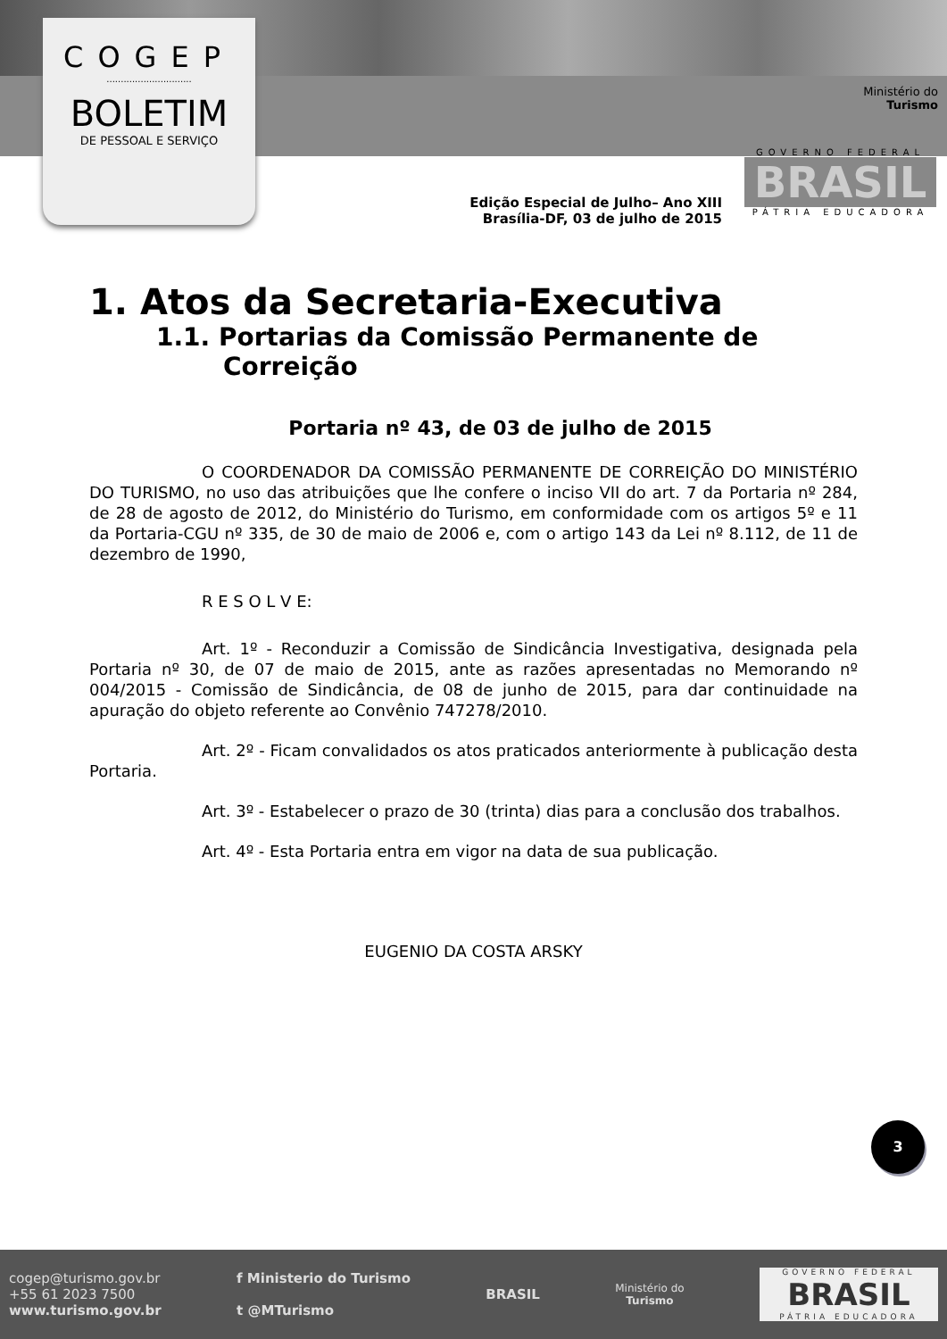COGEP
..............................
BOLETIM
DE PESSOAL E SERVIÇO
Ministério do
Turismo
GOVERNO FEDERAL
BRASIL
PÁTRIA EDUCADORA
Edição Especial de Julho– Ano XIII
Brasília-DF, 03 de julho de 2015
1. Atos da Secretaria-Executiva
1.1. Portarias da Comissão Permanente de Correição
Portaria nº 43, de 03 de julho de 2015
O COORDENADOR DA COMISSÃO PERMANENTE DE CORREIÇÃO DO MINISTÉRIO DO TURISMO, no uso das atribuições que lhe confere o inciso VII do art. 7 da Portaria nº 284, de 28 de agosto de 2012, do Ministério do Turismo, em conformidade com os artigos 5º e 11 da Portaria-CGU nº 335, de 30 de maio de 2006 e, com o artigo 143 da Lei nº 8.112, de 11 de dezembro de 1990,
R E S O L V E:
Art. 1º - Reconduzir a Comissão de Sindicância Investigativa, designada pela Portaria nº 30, de 07 de maio de 2015, ante as razões apresentadas no Memorando nº 004/2015 - Comissão de Sindicância, de 08 de junho de 2015, para dar continuidade na apuração do objeto referente ao Convênio 747278/2010.
Art. 2º - Ficam convalidados os atos praticados anteriormente à publicação desta Portaria.
Art. 3º - Estabelecer o prazo de 30 (trinta) dias para a conclusão dos trabalhos.
Art. 4º - Esta Portaria entra em vigor na data de sua publicação.
EUGENIO DA COSTA ARSKY
3
cogep@turismo.gov.br
+55 61 2023 7500
www.turismo.gov.br
f Ministerio do Turismo
t @MTurismo
BRASIL
Ministério do
Turismo
GOVERNO FEDERAL
BRASIL
PÁTRIA EDUCADORA